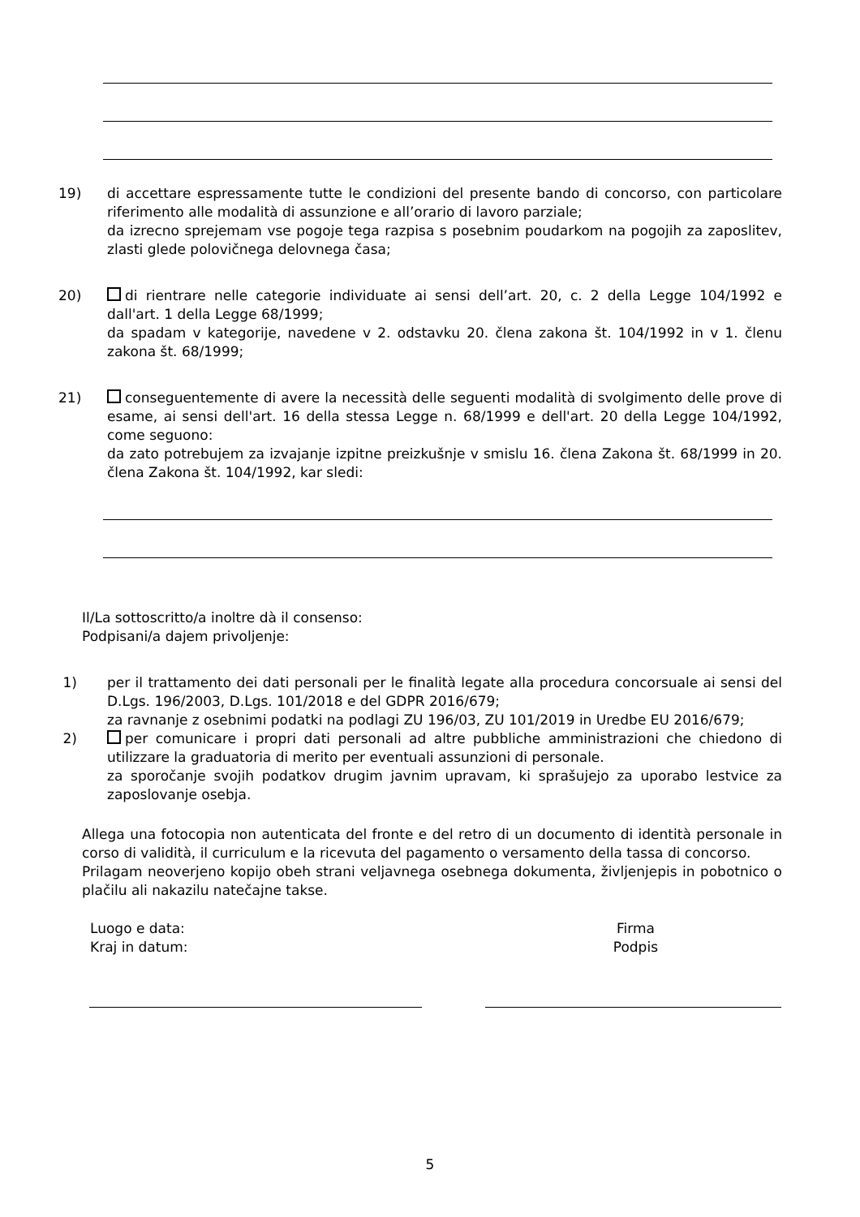19) di accettare espressamente tutte le condizioni del presente bando di concorso, con particolare riferimento alle modalità di assunzione e all’orario di lavoro parziale;
da izrecno sprejemam vse pogoje tega razpisa s posebnim poudarkom na pogojih za zaposlitev, zlasti glede polovičnega delovnega časa;
20) di rientrare nelle categorie individuate ai sensi dell’art. 20, c. 2 della Legge 104/1992 e dall'art. 1 della Legge 68/1999;
da spadam v kategorije, navedene v 2. odstavku 20. člena zakona št. 104/1992 in v 1. členu zakona št. 68/1999;
21) conseguentemente di avere la necessità delle seguenti modalità di svolgimento delle prove di esame, ai sensi dell'art. 16 della stessa Legge n. 68/1999 e dell'art. 20 della Legge 104/1992, come seguono:
da zato potrebujem za izvajanje izpitne preizkušnje v smislu 16. člena Zakona št. 68/1999 in 20. člena Zakona št. 104/1992, kar sledi:
Il/La sottoscritto/a inoltre dà il consenso:
Podpisani/a dajem privoljenje:
1) per il trattamento dei dati personali per le finalità legate alla procedura concorsuale ai sensi del D.Lgs. 196/2003, D.Lgs. 101/2018 e del GDPR 2016/679;
za ravnanje z osebnimi podatki na podlagi ZU 196/03, ZU 101/2019 in Uredbe EU 2016/679;
2) per comunicare i propri dati personali ad altre pubbliche amministrazioni che chiedono di utilizzare la graduatoria di merito per eventuali assunzioni di personale.
za sporočanje svojih podatkov drugim javnim upravam, ki sprašujejo za uporabo lestvice za zaposlovanje osebja.
Allega una fotocopia non autenticata del fronte e del retro di un documento di identità personale in corso di validità, il curriculum e la ricevuta del pagamento o versamento della tassa di concorso.
Prilagam neoverjeno kopijo obeh strani veljavnega osebnega dokumenta, življenjepis in pobotnico o plačilu ali nakazilu natečajne takse.
Luogo e data:
Kraj in datum:
Firma
Podpis
5